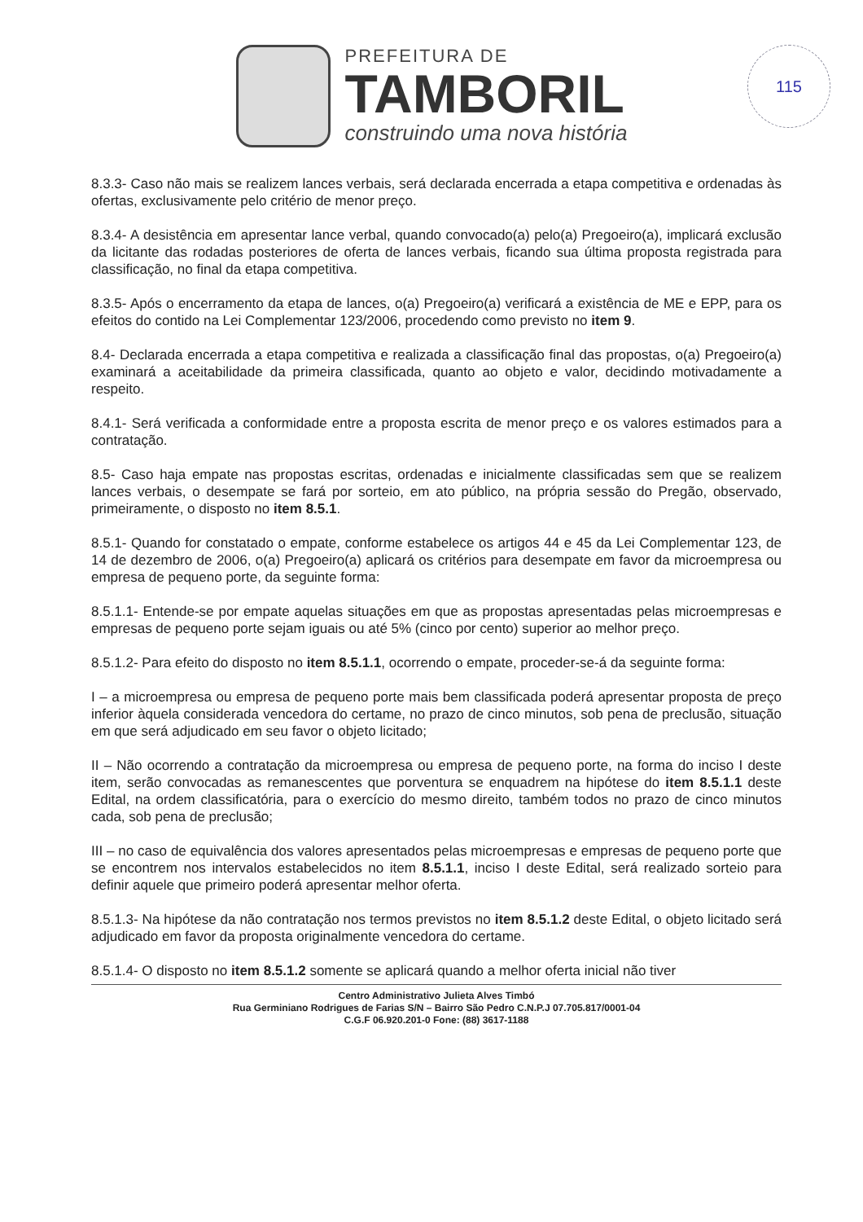PREFEITURA DE
TAMBORIL
construindo uma nova história
115
8.3.3- Caso não mais se realizem lances verbais, será declarada encerrada a etapa competitiva e ordenadas às ofertas, exclusivamente pelo critério de menor preço.
8.3.4- A desistência em apresentar lance verbal, quando convocado(a) pelo(a) Pregoeiro(a), implicará exclusão da licitante das rodadas posteriores de oferta de lances verbais, ficando sua última proposta registrada para classificação, no final da etapa competitiva.
8.3.5- Após o encerramento da etapa de lances, o(a) Pregoeiro(a) verificará a existência de ME e EPP, para os efeitos do contido na Lei Complementar 123/2006, procedendo como previsto no item 9.
8.4- Declarada encerrada a etapa competitiva e realizada a classificação final das propostas, o(a) Pregoeiro(a) examinará a aceitabilidade da primeira classificada, quanto ao objeto e valor, decidindo motivadamente a respeito.
8.4.1- Será verificada a conformidade entre a proposta escrita de menor preço e os valores estimados para a contratação.
8.5- Caso haja empate nas propostas escritas, ordenadas e inicialmente classificadas sem que se realizem lances verbais, o desempate se fará por sorteio, em ato público, na própria sessão do Pregão, observado, primeiramente, o disposto no item 8.5.1.
8.5.1- Quando for constatado o empate, conforme estabelece os artigos 44 e 45 da Lei Complementar 123, de 14 de dezembro de 2006, o(a) Pregoeiro(a) aplicará os critérios para desempate em favor da microempresa ou empresa de pequeno porte, da seguinte forma:
8.5.1.1- Entende-se por empate aquelas situações em que as propostas apresentadas pelas microempresas e empresas de pequeno porte sejam iguais ou até 5% (cinco por cento) superior ao melhor preço.
8.5.1.2- Para efeito do disposto no item 8.5.1.1, ocorrendo o empate, proceder-se-á da seguinte forma:
I – a microempresa ou empresa de pequeno porte mais bem classificada poderá apresentar proposta de preço inferior àquela considerada vencedora do certame, no prazo de cinco minutos, sob pena de preclusão, situação em que será adjudicado em seu favor o objeto licitado;
II – Não ocorrendo a contratação da microempresa ou empresa de pequeno porte, na forma do inciso I deste item, serão convocadas as remanescentes que porventura se enquadrem na hipótese do item 8.5.1.1 deste Edital, na ordem classificatória, para o exercício do mesmo direito, também todos no prazo de cinco minutos cada, sob pena de preclusão;
III – no caso de equivalência dos valores apresentados pelas microempresas e empresas de pequeno porte que se encontrem nos intervalos estabelecidos no item 8.5.1.1, inciso I deste Edital, será realizado sorteio para definir aquele que primeiro poderá apresentar melhor oferta.
8.5.1.3- Na hipótese da não contratação nos termos previstos no item 8.5.1.2 deste Edital, o objeto licitado será adjudicado em favor da proposta originalmente vencedora do certame.
8.5.1.4- O disposto no item 8.5.1.2 somente se aplicará quando a melhor oferta inicial não tiver
Centro Administrativo Julieta Alves Timbó
Rua Germiniano Rodrigues de Farias S/N – Bairro São Pedro C.N.P.J 07.705.817/0001-04
C.G.F 06.920.201-0 Fone: (88) 3617-1188